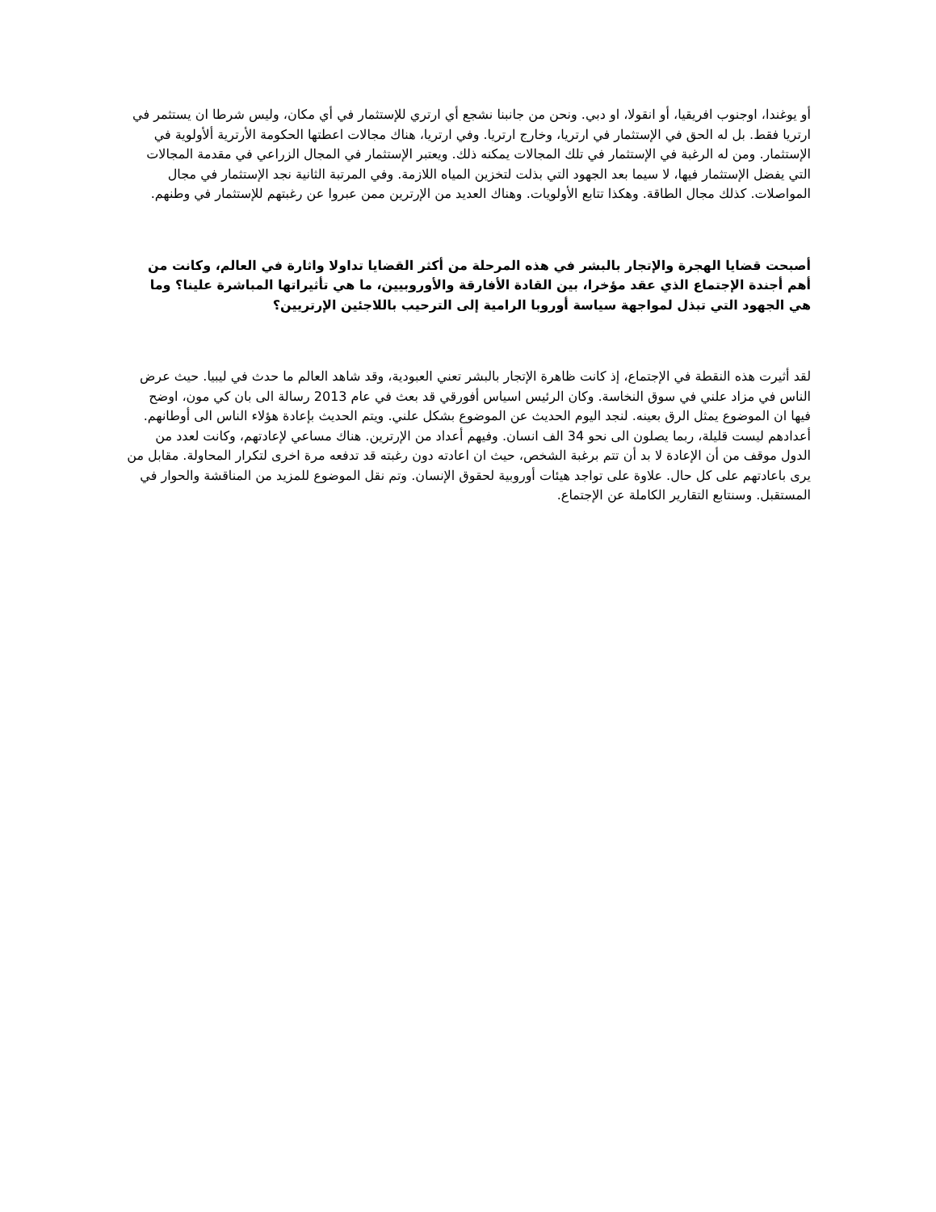أو يوغندا، اوجنوب افريقيا، أو انقولا، او دبي. ونحن من جانبنا نشجع أي ارتري للإستثمار في أي مكان، وليس شرطا ان يستثمر في ارتريا فقط. بل له الحق في الإستثمار في ارتريا، وخارج ارتريا. وفي ارتريا، هناك مجالات اعطتها الحكومة الأرترية ألأولوية في الإستثمار. ومن له الرغبة في الإستثمار في تلك المجالات يمكنه ذلك. ويعتبر الإستثمار في المجال الزراعي في مقدمة المجالات التي يفضل الإستثمار فيها، لا سيما بعد الجهود التي بذلت لتخزين المياه اللازمة. وفي المرتبة الثانية نجد الإستثمار في مجال المواصلات. كذلك مجال الطاقة. وهكذا تتابع الأولويات. وهناك العديد من الإرترين ممن عبروا عن رغبتهم للإستثمار في وطنهم.
أصبحت قضايا الهجرة والإتجار بالبشر في هذه المرحلة من أكثر القضايا تداولا واثارة في العالم، وكانت من أهم أجندة الإجتماع الذي عقد مؤخرا، بين القادة الأفارقة والأوروبيين، ما هي تأثيراتها المباشرة علينا؟ وما هي الجهود التي تبذل لمواجهة سياسة أوروبا الرامية إلى الترحيب باللاجئين الإرتريين؟
لقد أثيرت هذه النقطة في الإجتماع، إذ كانت ظاهرة الإتجار بالبشر تعني العبودية، وقد شاهد العالم ما حدث في ليبيا. حيث عرض الناس في مزاد علني في سوق النخاسة. وكان الرئيس اسياس أفورقي قد بعث في عام 2013 رسالة الى بان كي مون، اوضح فيها ان الموضوع يمثل الرق بعينه. لنجد اليوم الحديث عن الموضوع بشكل علني. ويتم الحديث بإعادة هؤلاء الناس الى أوطانهم. أعدادهم ليست قليلة، ربما يصلون الى نحو 34 الف انسان. وفيهم أعداد من الإرترين. هناك مساعي لإعادتهم، وكانت لعدد من الدول موقف من أن الإعادة لا بد أن تتم برغبة الشخص، حيث ان اعادته دون رغبته قد تدفعه مرة اخرى لتكرار المحاولة. مقابل من يرى باعادتهم على كل حال. علاوة على تواجد هيئات أوروبية لحقوق الإنسان. وتم نقل الموضوع للمزيد من المناقشة والحوار في المستقبل. وسنتابع التقارير الكاملة عن الإجتماع.